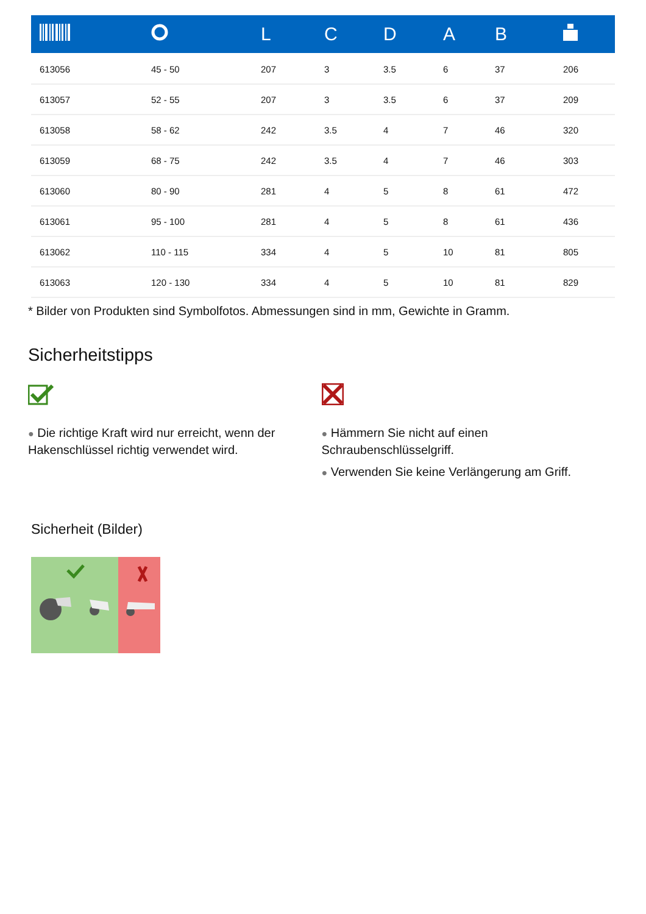| | | L | C | D | A | B | |
| --- | --- | --- | --- | --- | --- | --- | --- |
| 613056 | 45 - 50 | 207 | 3 | 3.5 | 6 | 37 | 206 |
| 613057 | 52 - 55 | 207 | 3 | 3.5 | 6 | 37 | 209 |
| 613058 | 58 - 62 | 242 | 3.5 | 4 | 7 | 46 | 320 |
| 613059 | 68 - 75 | 242 | 3.5 | 4 | 7 | 46 | 303 |
| 613060 | 80 - 90 | 281 | 4 | 5 | 8 | 61 | 472 |
| 613061 | 95 - 100 | 281 | 4 | 5 | 8 | 61 | 436 |
| 613062 | 110 - 115 | 334 | 4 | 5 | 10 | 81 | 805 |
| 613063 | 120 - 130 | 334 | 4 | 5 | 10 | 81 | 829 |
* Bilder von Produkten sind Symbolfotos. Abmessungen sind in mm, Gewichte in Gramm.
Sicherheitstipps
● Die richtige Kraft wird nur erreicht, wenn der Hakenschlüssel richtig verwendet wird.
● Hämmern Sie nicht auf einen Schraubenschlüsselgriff.
● Verwenden Sie keine Verlängerung am Griff.
Sicherheit (Bilder)